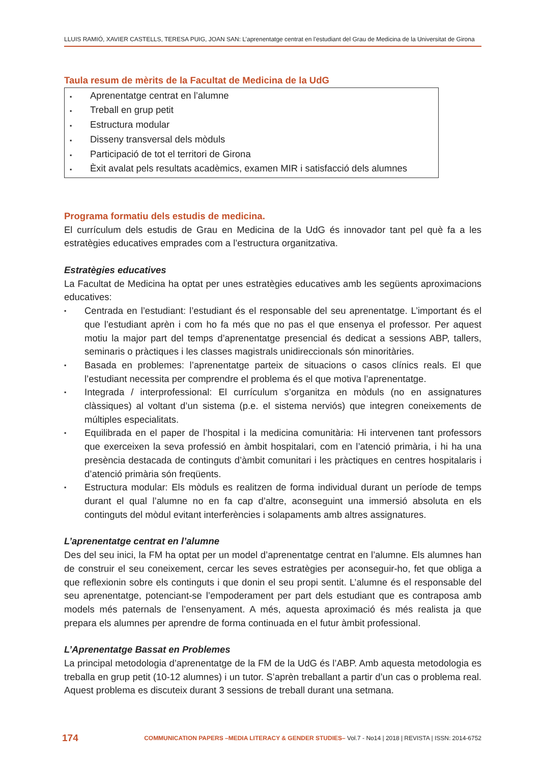LLUIS RAMIÓ, XAVIER CASTELLS, TERESA PUIG, JOAN SAN: L’aprenentatge centrat en l’estudiant del Grau de Medicina de la Universitat de Girona
Taula resum de mèrits de la Facultat de Medicina de la UdG
▪ Aprenentatge centrat en l’alumne
▪ Treball en grup petit
▪ Estructura modular
▪ Disseny transversal dels mòduls
▪ Participació de tot el territori de Girona
▪ Èxit avalat pels resultats acadèmics, examen MIR i satisfacció dels alumnes
Programa formatiu dels estudis de medicina.
El currículum dels estudis de Grau en Medicina de la UdG és innovador tant pel què fa a les estratègies educatives emprades com a l’estructura organitzativa.
Estratègies educatives
La Facultat de Medicina ha optat per unes estratègies educatives amb les següents aproximacions educatives:
▪ Centrada en l’estudiant: l’estudiant és el responsable del seu aprenentatge. L’important és el que l’estudiant aprèn i com ho fa més que no pas el que ensenya el professor. Per aquest motiu la major part del temps d’aprenentatge presencial és dedicat a sessions ABP, tallers, seminaris o pràctiques i les classes magistrals unidireccionals són minoritàries.
▪ Basada en problemes: l’aprenentatge parteix de situacions o casos clínics reals. El que l’estudiant necessita per comprendre el problema és el que motiva l’aprenentatge.
▪ Integrada / interprofessional: El currículum s’organitza en mòduls (no en assignatures clàssiques) al voltant d’un sistema (p.e. el sistema nerviós) que integren coneixements de múltiples especialitats.
▪ Equilibrada en el paper de l’hospital i la medicina comunitària: Hi intervenen tant professors que exerceixen la seva professió en àmbit hospitalari, com en l’atenció primària, i hi ha una presència destacada de continguts d’àmbit comunitari i les pràctiques en centres hospitalaris i d’atenció primària són freqüents.
▪ Estructura modular: Els mòduls es realitzen de forma individual durant un període de temps durant el qual l’alumne no en fa cap d’altre, aconseguint una immersió absoluta en els continguts del mòdul evitant interferències i solapaments amb altres assignatures.
L’aprenentatge centrat en l’alumne
Des del seu inici, la FM ha optat per un model d’aprenentatge centrat en l’alumne. Els alumnes han de construir el seu coneixement, cercar les seves estratègies per aconseguir-ho, fet que obliga a que reflexionin sobre els continguts i que donin el seu propi sentit. L’alumne és el responsable del seu aprenentatge, potenciant-se l’empoderament per part dels estudiant que es contraposa amb models més paternals de l’ensenyament. A més, aquesta aproximació és més realista ja que prepara els alumnes per aprendre de forma continuada en el futur àmbit professional.
L’Aprenentatge Bassat en Problemes
La principal metodologia d’aprenentatge de la FM de la UdG és l’ABP. Amb aquesta metodologia es treballa en grup petit (10-12 alumnes) i un tutor. S’aprèn treballant a partir d’un cas o problema real. Aquest problema es discuteix durant 3 sessions de treball durant una setmana.
174 COMMUNICATION PAPERS –MEDIA LITERACY & GENDER STUDIES– Vol.7 - No14 | 2018 | REVISTA | ISSN: 2014-6752